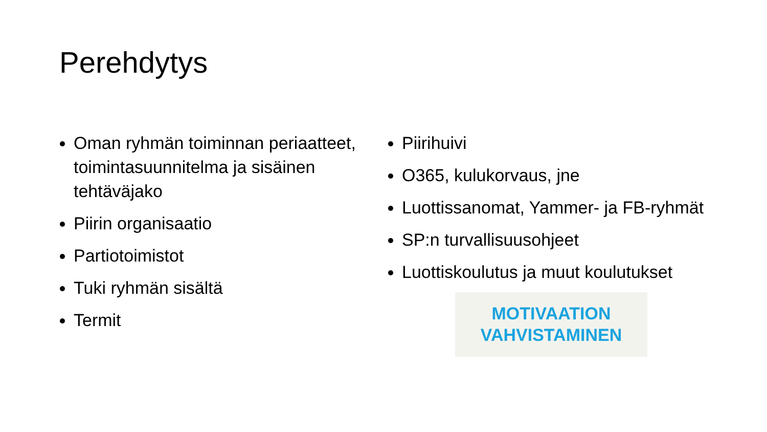Perehdytys
Oman ryhmän toiminnan periaatteet, toimintasuunnitelma ja sisäinen tehtäväjako
Piirin organisaatio
Partiotoimistot
Tuki ryhmän sisältä
Termit
Piirihuivi
O365, kulukorvaus, jne
Luottissanomat, Yammer- ja FB-ryhmät
SP:n turvallisuusohjeet
Luottiskoulutus ja muut koulutukset
MOTIVAATION
VAHVISTAMINEN